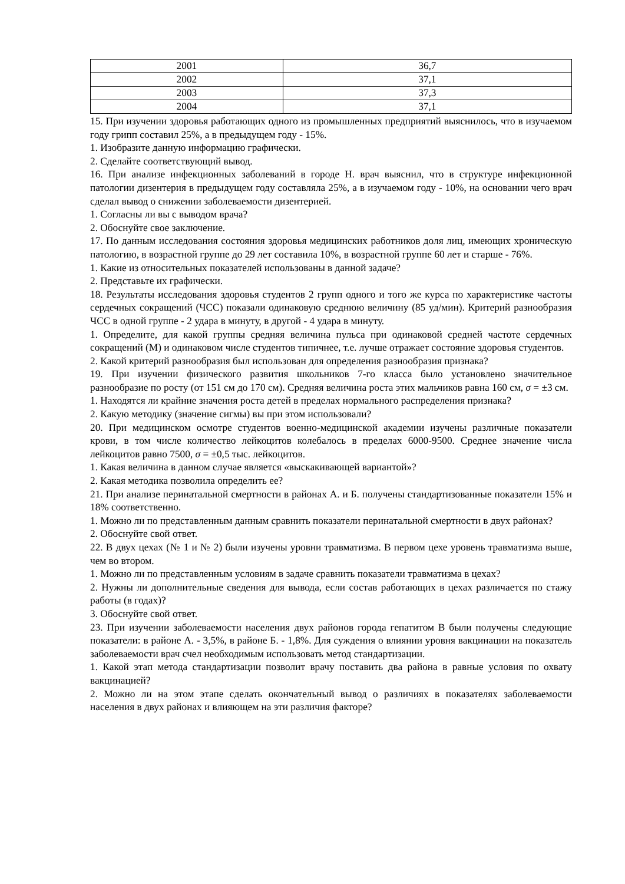| 2001 | 36,7 |
| 2002 | 37,1 |
| 2003 | 37,3 |
| 2004 | 37,1 |
15. При изучении здоровья работающих одного из промышленных предприятий выяснилось, что в изучаемом году грипп составил 25%, а в предыдущем году - 15%.
1. Изобразите данную информацию графически.
2. Сделайте соответствующий вывод.
16. При анализе инфекционных заболеваний в городе Н. врач выяснил, что в структуре инфекционной патологии дизентерия в предыдущем году составляла 25%, а в изучаемом году - 10%, на основании чего врач сделал вывод о снижении заболеваемости дизентерией.
1. Согласны ли вы с выводом врача?
2. Обоснуйте свое заключение.
17. По данным исследования состояния здоровья медицинских работников доля лиц, имеющих хроническую патологию, в возрастной группе до 29 лет составила 10%, в возрастной группе 60 лет и старше - 76%.
1. Какие из относительных показателей использованы в данной задаче?
2. Представьте их графически.
18. Результаты исследования здоровья студентов 2 групп одного и того же курса по характеристике частоты сердечных сокращений (ЧСС) показали одинаковую среднюю величину (85 уд/мин). Критерий разнообразия ЧСС в одной группе - 2 удара в минуту, в другой - 4 удара в минуту.
1. Определите, для какой группы средняя величина пульса при одинаковой средней частоте сердечных сокращений (М) и одинаковом числе студентов типичнее, т.е. лучше отражает состояние здоровья студентов.
2. Какой критерий разнообразия был использован для определения разнообразия признака?
19. При изучении физического развития школьников 7-го класса было установлено значительное разнообразие по росту (от 151 см до 170 см). Средняя величина роста этих мальчиков равна 160 см, σ = ±3 см.
1. Находятся ли крайние значения роста детей в пределах нормального распределения признака?
2. Какую методику (значение сигмы) вы при этом использовали?
20. При медицинском осмотре студентов военно-медицинской академии изучены различные показатели крови, в том числе количество лейкоцитов колебалось в пределах 6000-9500. Среднее значение числа лейкоцитов равно 7500, σ = ±0,5 тыс. лейкоцитов.
1. Какая величина в данном случае является «выскакивающей вариантой»?
2. Какая методика позволила определить ее?
21. При анализе перинатальной смертности в районах А. и Б. получены стандартизованные показатели 15% и 18% соответственно.
1. Можно ли по представленным данным сравнить показатели перинатальной смертности в двух районах?
2. Обоснуйте свой ответ.
22. В двух цехах (№ 1 и № 2) были изучены уровни травматизма. В первом цехе уровень травматизма выше, чем во втором.
1. Можно ли по представленным условиям в задаче сравнить показатели травматизма в цехах?
2. Нужны ли дополнительные сведения для вывода, если состав работающих в цехах различается по стажу работы (в годах)?
3. Обоснуйте свой ответ.
23. При изучении заболеваемости населения двух районов города гепатитом В были получены следующие показатели: в районе А. - 3,5%, в районе Б. - 1,8%. Для суждения о влиянии уровня вакцинации на показатель заболеваемости врач счел необходимым использовать метод стандартизации.
1. Какой этап метода стандартизации позволит врачу поставить два района в равные условия по охвату вакцинацией?
2. Можно ли на этом этапе сделать окончательный вывод о различиях в показателях заболеваемости населения в двух районах и влияющем на эти различия факторе?